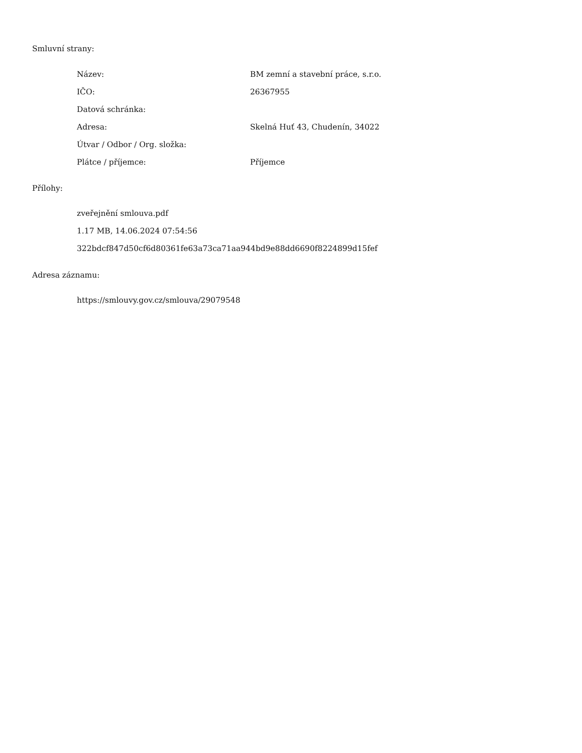Smluvní strany:
| Název: | BM zemní a stavební práce, s.r.o. |
| IČO: | 26367955 |
| Datová schránka: | |
| Adresa: | Skelná Huť 43, Chudenín, 34022 |
| Útvar / Odbor / Org. složka: | |
| Plátce / příjemce: | Příjemce |
Přílohy:
zveřejnění smlouva.pdf
1.17 MB, 14.06.2024 07:54:56
322bdcf847d50cf6d80361fe63a73ca71aa944bd9e88dd6690f8224899d15fef
Adresa záznamu:
https://smlouvy.gov.cz/smlouva/29079548